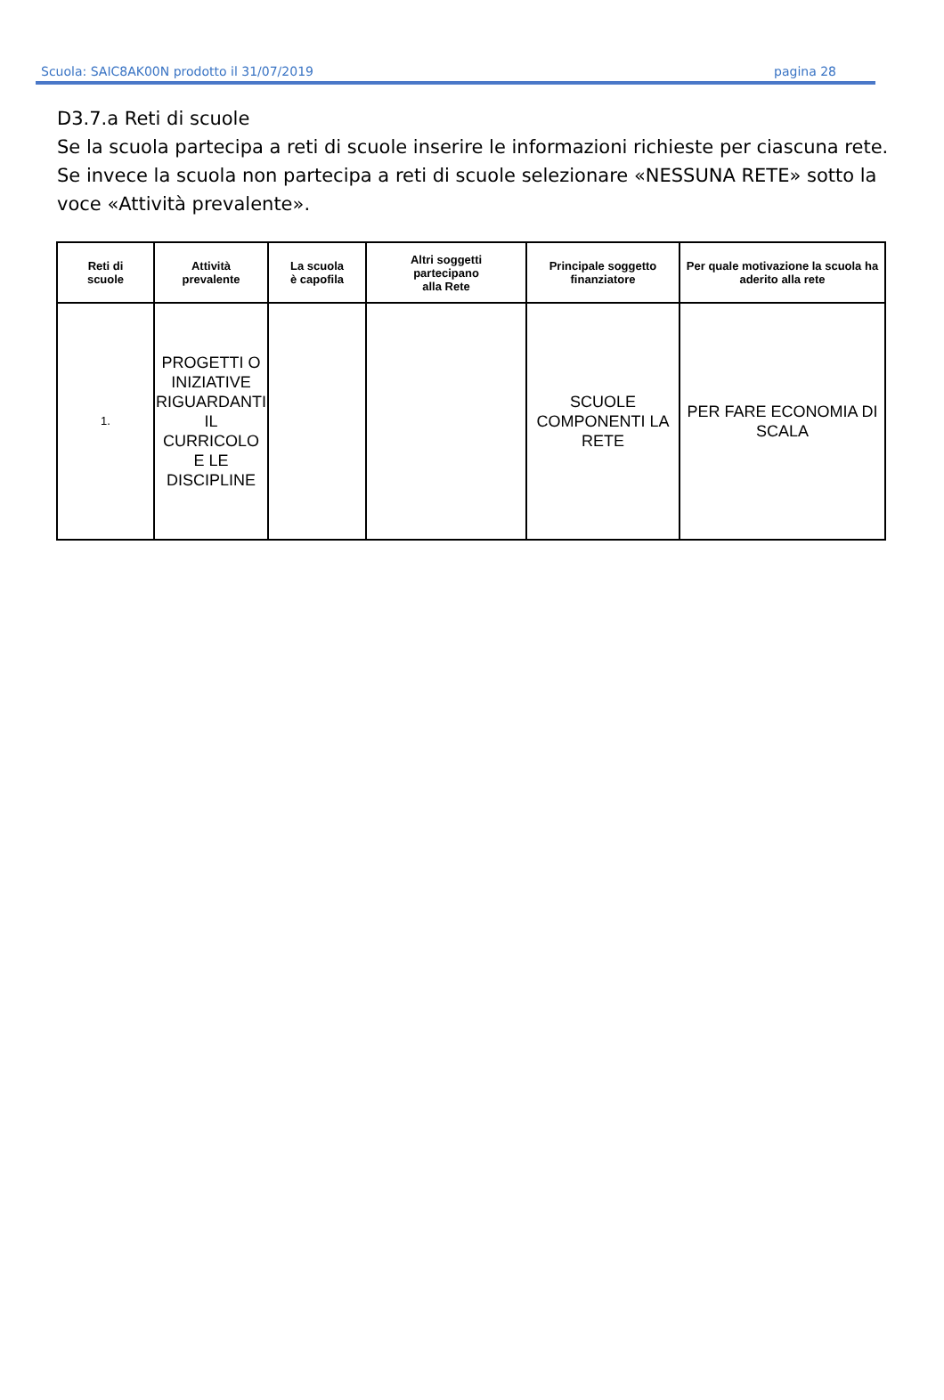Scuola: SAIC8AK00N prodotto il 31/07/2019 pagina 28
D3.7.a Reti di scuole
Se la scuola partecipa a reti di scuole inserire le informazioni richieste per ciascuna rete.
Se invece la scuola non partecipa a reti di scuole selezionare «NESSUNA RETE» sotto la voce «Attività prevalente».
| Reti di scuole | Attività prevalente | La scuola è capofila | Altri soggetti partecipano alla Rete | Principale soggetto finanziatore | Per quale motivazione la scuola ha aderito alla rete |
| --- | --- | --- | --- | --- | --- |
| 1. | PROGETTI O INIZIATIVE RIGUARDANTI IL CURRICOLO E LE DISCIPLINE | | | SCUOLE COMPONENTI LA RETE | PER FARE ECONOMIA DI SCALA |